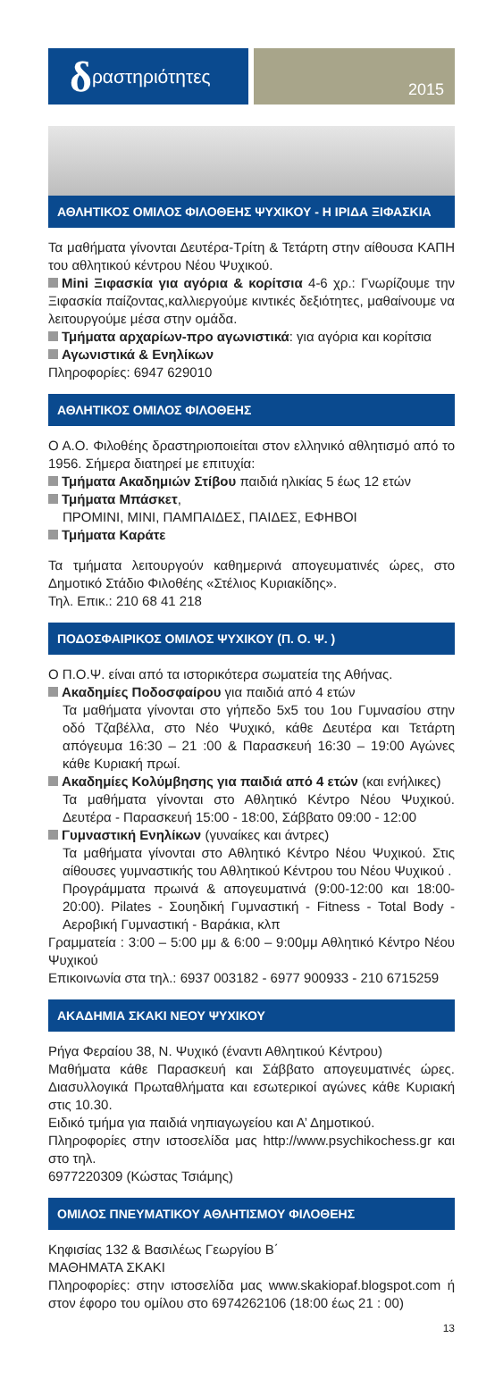δραστηριότητες
2015
ΑΘΛΗΤΙΚΟΣ ΟΜΙΛΟΣ ΦΙΛΟΘΕΗΣ ΨΥΧΙΚΟΥ - Η ΙΡΙΔΑ ΞΙΦΑΣΚΙΑ
Τα μαθήματα γίνονται Δευτέρα-Τρίτη & Τετάρτη στην αίθουσα ΚΑΠΗ του αθλητικού κέντρου Νέου Ψυχικού.
Mini Ξιφασκία για αγόρια & κορίτσια 4-6 χρ.: Γνωρίζουμε την Ξιφασκία παίζοντας,καλλιεργούμε κιντικές δεξιότητες, μαθαίνουμε να λειτουργούμε μέσα στην ομάδα.
Τμήματα αρχαρίων-προ αγωνιστικά: για αγόρια και κορίτσια
Αγωνιστικά & Ενηλίκων
Πληροφορίες: 6947 629010
ΑΘΛΗΤΙΚΟΣ ΟΜΙΛΟΣ ΦΙΛΟΘΕΗΣ
Ο Α.Ο. Φιλοθέης δραστηριοποιείται στον ελληνικό αθλητισμό από το 1956. Σήμερα διατηρεί με επιτυχία:
Τμήματα Ακαδημιών Στίβου παιδιά ηλικίας 5 έως 12 ετών
Τμήματα Μπάσκετ,
ΠΡΟΜΙΝΙ, ΜΙΝΙ, ΠΑΜΠΑΙΔΕΣ, ΠΑΙΔΕΣ, ΕΦΗΒΟΙ
Τμήματα Καράτε
Τα τμήματα λειτουργούν καθημερινά απογευματινές ώρες, στο Δημοτικό Στάδιο Φιλοθέης «Στέλιος Κυριακίδης».
Τηλ. Επικ.: 210 68 41 218
ΠΟΔΟΣΦΑΙΡΙΚΟΣ ΟΜΙΛΟΣ ΨΥΧΙΚΟΥ (Π. Ο. Ψ. )
Ο Π.Ο.Ψ. είναι από τα ιστορικότερα σωματεία της Αθήνας.
Ακαδημίες Ποδοσφαίρου για παιδιά από 4 ετών
Τα μαθήματα γίνονται στο γήπεδο 5x5 του 1ου Γυμνασίου στην οδό Τζαβέλλα, στο Νέο Ψυχικό, κάθε Δευτέρα και Τετάρτη απόγευμα 16:30 – 21 :00 & Παρασκευή 16:30 – 19:00 Αγώνες κάθε Κυριακή πρωί.
Ακαδημίες Κολύμβησης για παιδιά από 4 ετών (και ενήλικες)
Τα μαθήματα γίνονται στο Αθλητικό Κέντρο Νέου Ψυχικού. Δευτέρα - Παρασκευή 15:00 - 18:00, Σάββατο 09:00 - 12:00
Γυμναστική Ενηλίκων (γυναίκες και άντρες)
Τα μαθήματα γίνονται στο Αθλητικό Κέντρο Νέου Ψυχικού. Στις αίθουσες γυμναστικής του Αθλητικού Κέντρου του Νέου Ψυχικού .
Προγράμματα πρωινά & απογευματινά (9:00-12:00 και 18:00-20:00). Pilates - Σουηδική Γυμναστική - Fitness - Total Body - Αεροβική Γυμναστική - Βαράκια, κλπ
Γραμματεία : 3:00 – 5:00 μμ & 6:00 – 9:00μμ Αθλητικό Κέντρο Νέου Ψυχικού
Επικοινωνία στα τηλ.: 6937 003182 - 6977 900933 - 210 6715259
ΑΚΑΔΗΜΙΑ ΣΚΑΚΙ ΝΕΟΥ ΨΥΧΙΚΟΥ
Ρήγα Φεραίου 38, Ν. Ψυχικό (έναντι Αθλητικού Κέντρου)
Μαθήματα κάθε Παρασκευή και Σάββατο απογευματινές ώρες. Διασυλλογικά Πρωταθλήματα και εσωτερικοί αγώνες κάθε Κυριακή στις 10.30.
Ειδικό τμήμα για παιδιά νηπιαγωγείου και Α’ Δημοτικού.
Πληροφορίες στην ιστοσελίδα μας http://www.psychikochess.gr και στο τηλ.
6977220309 (Κώστας Τσιάμης)
ΟΜΙΛΟΣ ΠΝΕΥΜΑΤΙΚΟΥ ΑΘΛΗΤΙΣΜΟΥ ΦΙΛΟΘΕΗΣ
Κηφισίας 132 & Βασιλέως Γεωργίου Β΄
ΜΑΘΗΜΑΤΑ ΣΚΑΚΙ
Πληροφορίες: στην ιστοσελίδα μας www.skakiopaf.blogspot.com ή στον έφορο του ομίλου στο 6974262106 (18:00 έως 21 : 00)
13